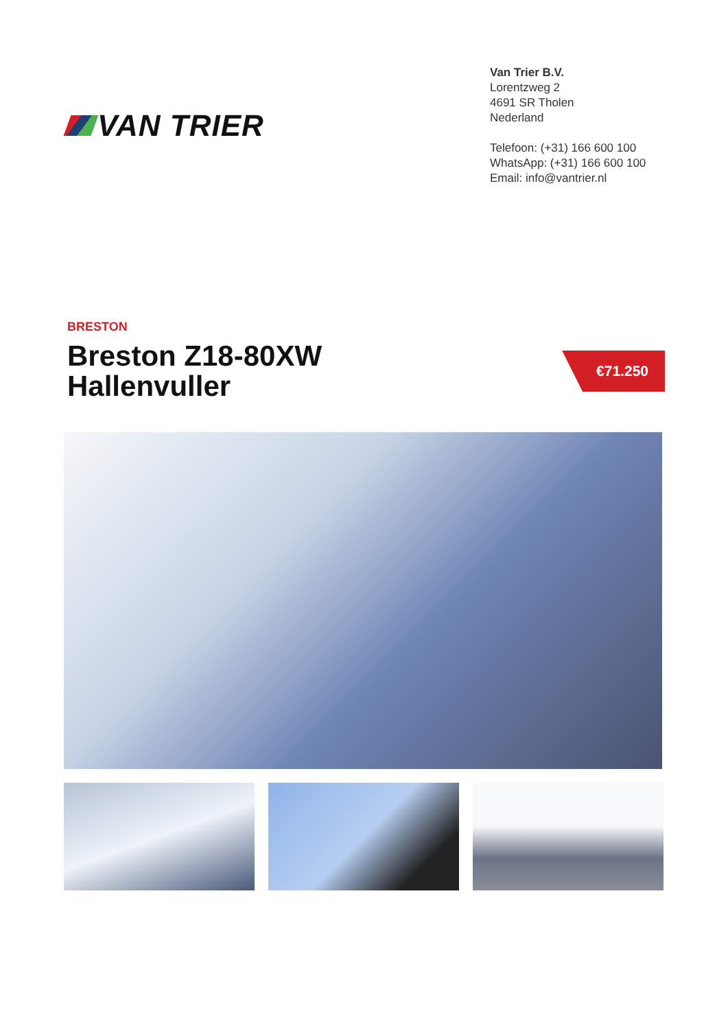VAN TRIER
Van Trier B.V.
Lorentzweg 2
4691 SR Tholen
Nederland
Telefoon: (+31) 166 600 100
WhatsApp: (+31) 166 600 100
Email: info@vantrier.nl
BRESTON
Breston Z18-80XW
Hallenvuller
€71.250